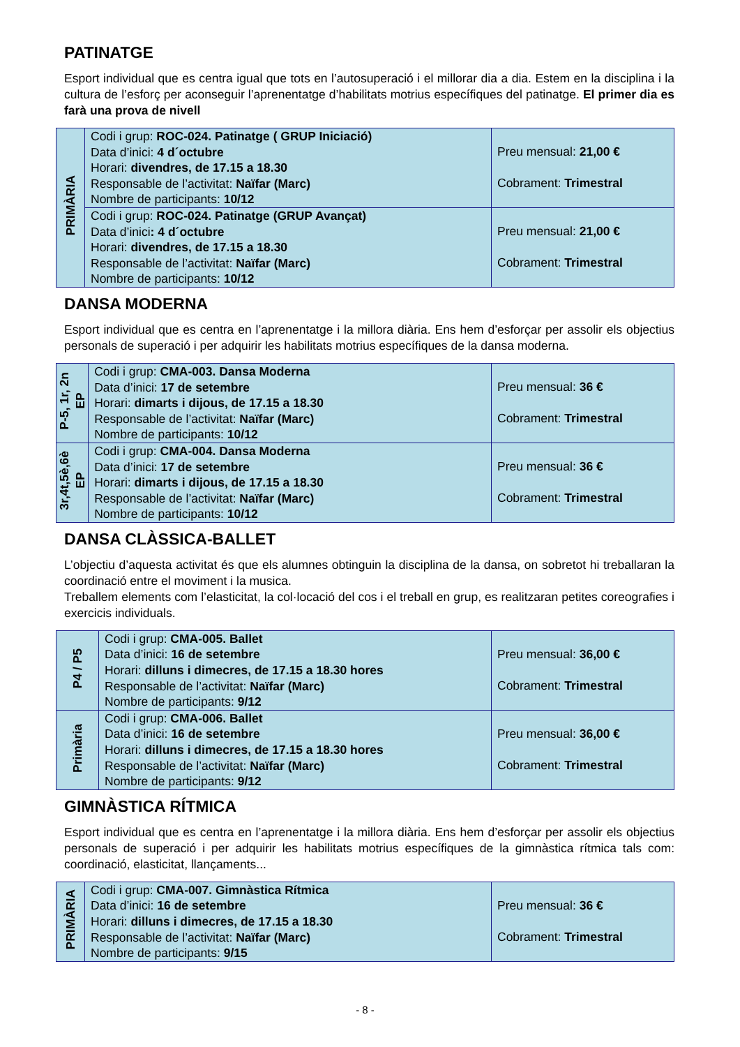PATINATGE
Esport individual que es centra igual que tots en l’autosuperació i el millorar dia a dia. Estem en la disciplina i la cultura de l’esforç per aconseguir l’aprenentatge d’habilitats motrius específiques del patinatge. El primer dia es farà una prova de nivell
| PRIMÀRIA | Codi i grup: ROC-024. Patinatge ( GRUP Iniciació) Data d’inici: 4 d´octubre Horari: divendres, de 17.15 a 18.30 Responsable de l’activitat: Naïfar (Marc) Nombre de participants: 10/12 | Preu mensual: 21,00 € Cobrament: Trimestral |
| | Codi i grup: ROC-024. Patinatge (GRUP Avançat) Data d’inici : 4 d´octubre Horari: divendres, de 17.15 a 18.30 Responsable de l’activitat: Naïfar (Marc) Nombre de participants: 10/12 | Preu mensual: 21,00 € Cobrament: Trimestral |
DANSA MODERNA
Esport individual que es centra en l’aprenentatge i la millora diària. Ens hem d’esforçar per assolir els objectius personals de superació i per adquirir les habilitats motrius específiques de la dansa moderna.
| P-5, 1r, 2n EP | Codi i grup: CMA-003. Dansa Moderna Data d’inici: 17 de setembre Horari: dimarts i dijous, de 17.15 a 18.30 Responsable de l’activitat: Naïfar (Marc) Nombre de participants: 10/12 | Preu mensual: 36 € Cobrament: Trimestral |
| 3r,4t,5è,6è EP | Codi i grup: CMA-004. Dansa Moderna Data d’inici: 17 de setembre Horari: dimarts i dijous, de 17.15 a 18.30 Responsable de l’activitat: Naïfar (Marc) Nombre de participants: 10/12 | Preu mensual: 36 € Cobrament: Trimestral |
DANSA CLÀSSICA-BALLET
L’objectiu d’aquesta activitat és que els alumnes obtinguin la disciplina de la dansa, on sobretot hi treballaran la coordinació entre el moviment i la musica.
Treballem elements com l’elasticitat, la col·locació del cos i el treball en grup, es realitzaran petites coreografies i exercicis individuals.
| P4 / P5 | Codi i grup: CMA-005. Ballet Data d’inici: 16 de setembre Horari: dilluns i dimecres, de 17.15 a 18.30 hores Responsable de l’activitat: Naïfar (Marc) Nombre de participants: 9/12 | Preu mensual: 36,00 € Cobrament: Trimestral |
| Primària | Codi i grup: CMA-006. Ballet Data d’inici: 16 de setembre Horari: dilluns i dimecres, de 17.15 a 18.30 hores Responsable de l’activitat: Naïfar (Marc) Nombre de participants: 9/12 | Preu mensual: 36,00 € Cobrament: Trimestral |
GIMNÀSTICA RÍTMICA
Esport individual que es centra en l’aprenentatge i la millora diària. Ens hem d’esforçar per assolir els objectius personals de superació i per adquirir les habilitats motrius específiques de la gimnàstica rítmica tals com: coordinació, elasticitat, llançaments...
| PRIMÀRIA | Codi i grup: CMA-007. Gimnàstica Rítmica Data d’inici: 16 de setembre Horari: dilluns i dimecres, de 17.15 a 18.30 Responsable de l’activitat: Naïfar (Marc) Nombre de participants: 9/15 | Preu mensual: 36 € Cobrament: Trimestral |
- 8 -